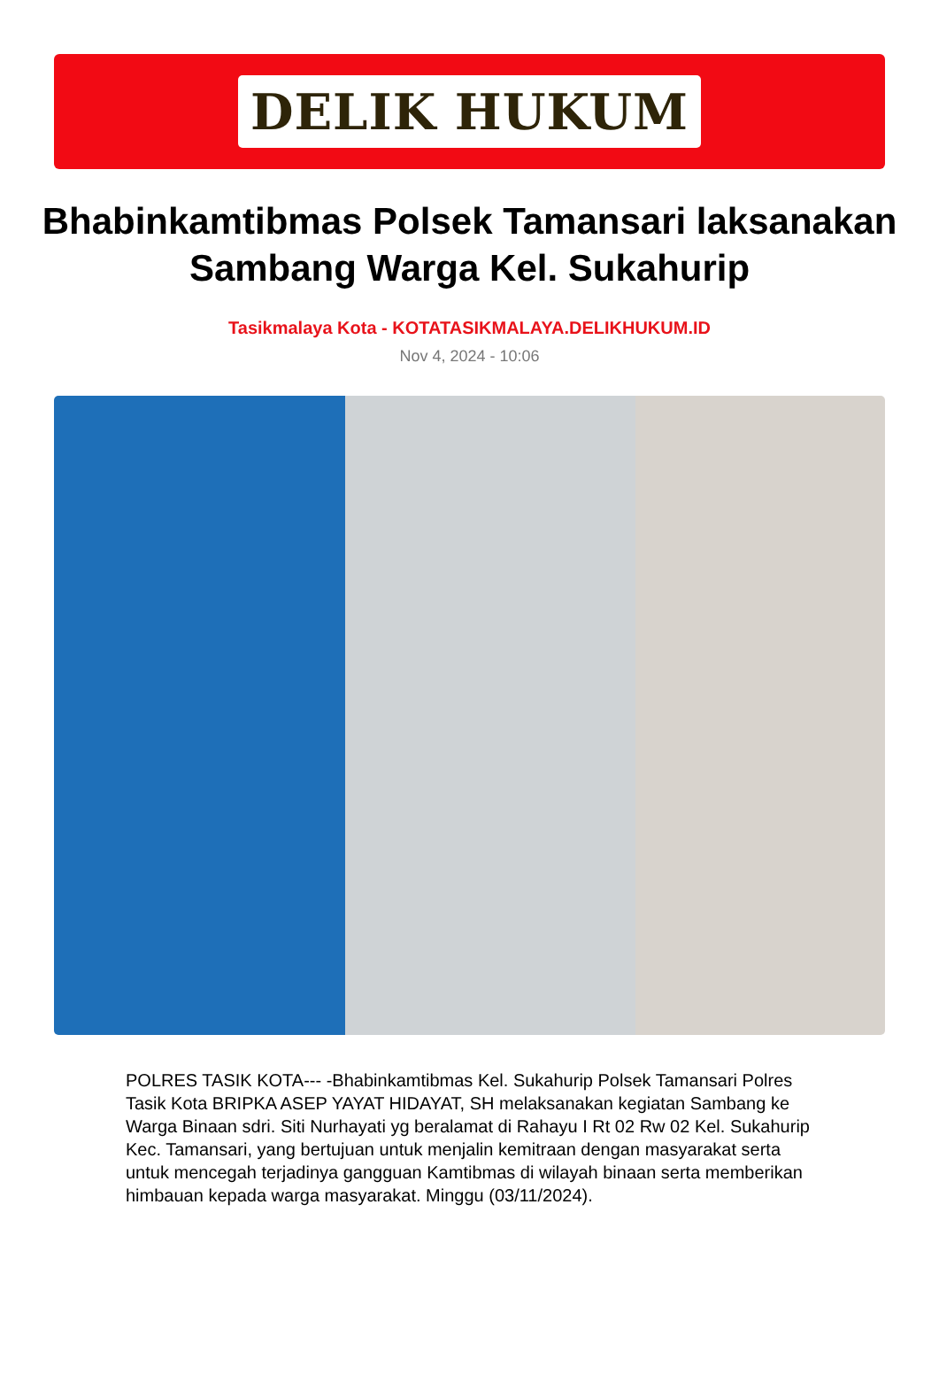DELIK HUKUM
Bhabinkamtibmas Polsek Tamansari laksanakan Sambang Warga Kel. Sukahurip
Tasikmalaya Kota - KOTATASIKMALAYA.DELIKHUKUM.ID
Nov 4, 2024 - 10:06
POLRES TASIK KOTA--- -Bhabinkamtibmas Kel. Sukahurip Polsek Tamansari Polres Tasik Kota BRIPKA ASEP YAYAT HIDAYAT, SH melaksanakan kegiatan Sambang ke Warga Binaan sdri. Siti Nurhayati yg beralamat di Rahayu I Rt 02 Rw 02 Kel. Sukahurip Kec. Tamansari, yang bertujuan untuk menjalin kemitraan dengan masyarakat serta untuk mencegah terjadinya gangguan Kamtibmas di wilayah binaan serta memberikan himbauan kepada warga masyarakat. Minggu (03/11/2024).